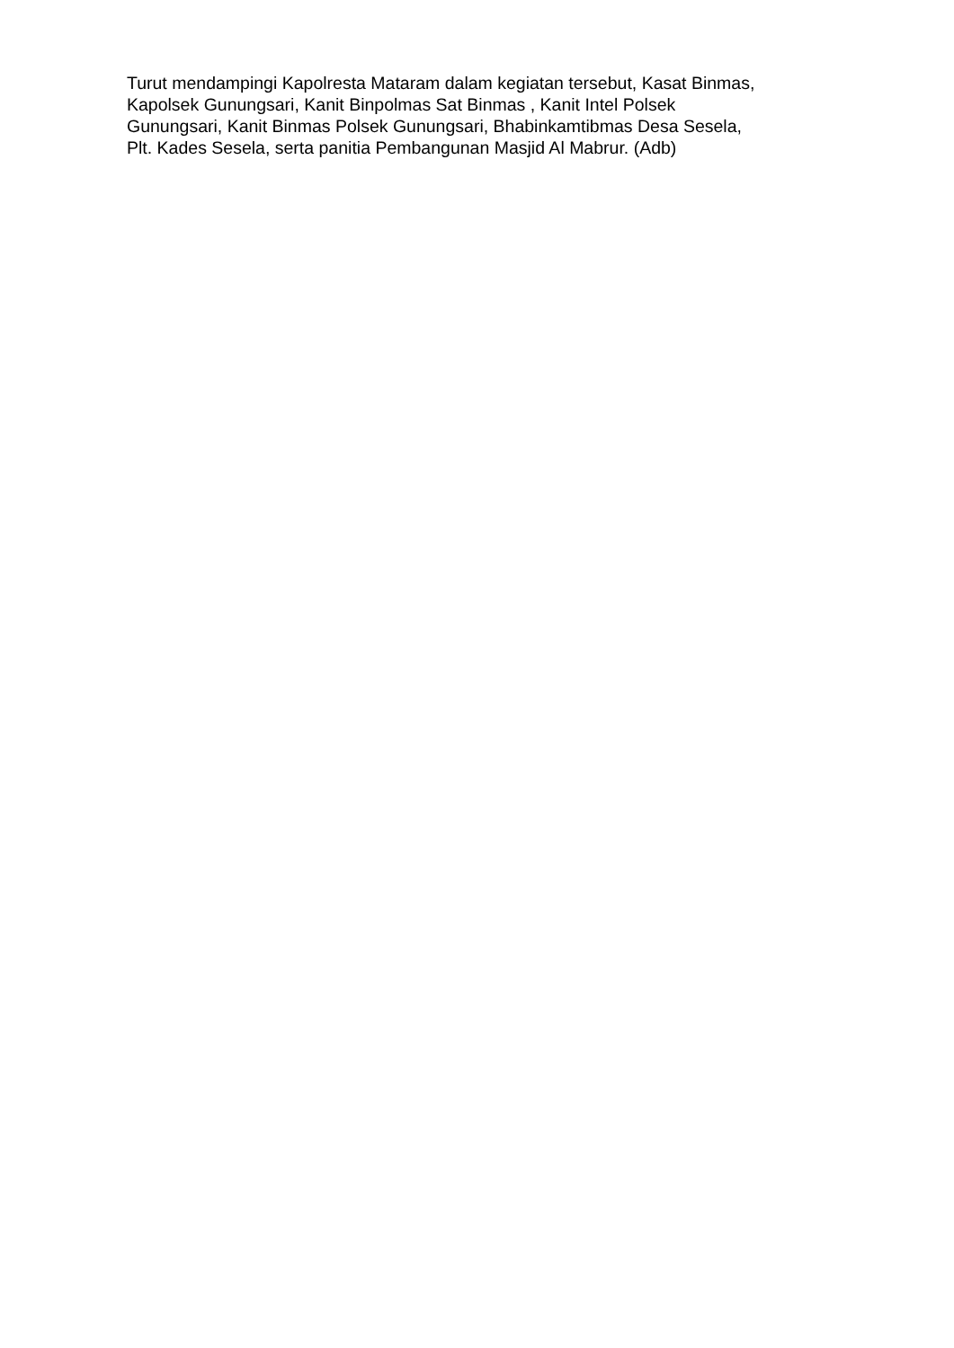Turut mendampingi Kapolresta Mataram dalam kegiatan tersebut, Kasat Binmas,
Kapolsek Gunungsari, Kanit Binpolmas Sat Binmas , Kanit Intel Polsek
Gunungsari, Kanit Binmas Polsek Gunungsari, Bhabinkamtibmas Desa Sesela,
Plt. Kades Sesela, serta panitia Pembangunan Masjid Al Mabrur. (Adb)